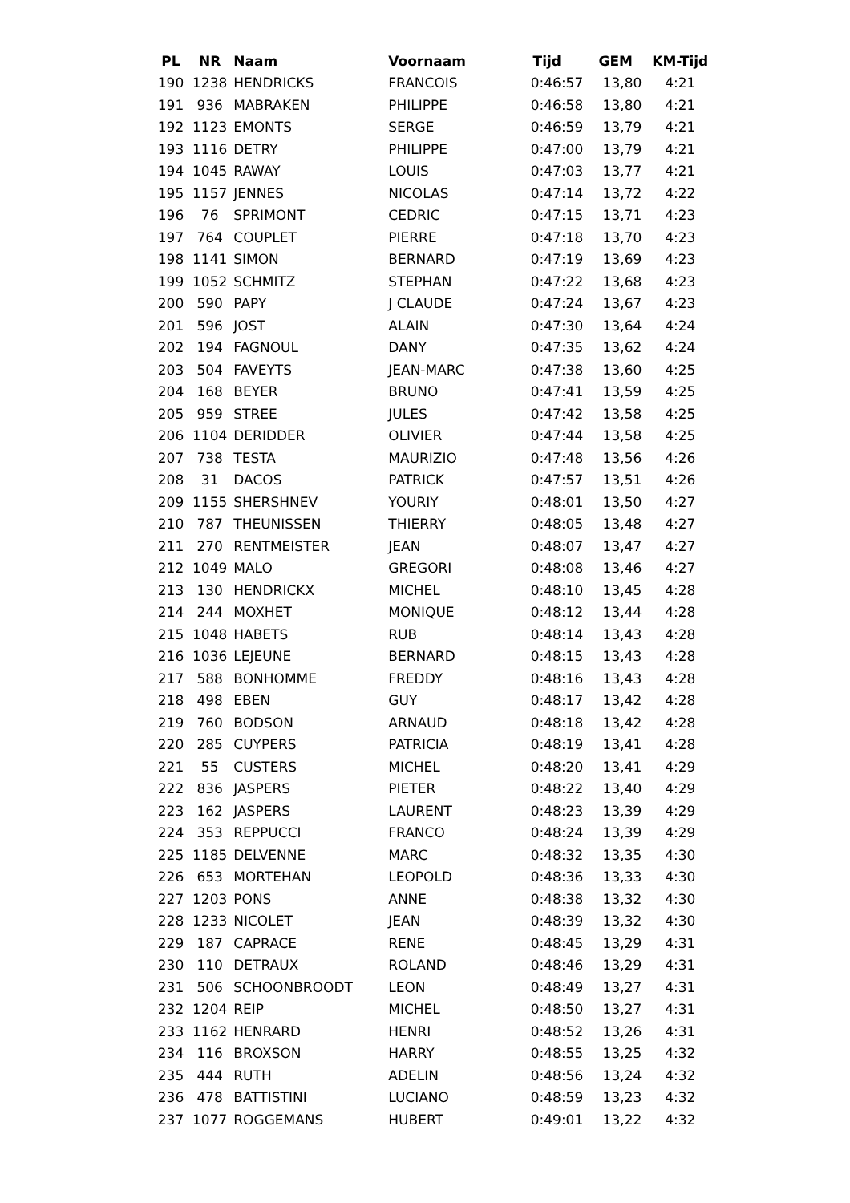| PL | NR | Naam | Voornaam | Tijd | GEM | KM-Tijd |
| --- | --- | --- | --- | --- | --- | --- |
| 190 | 1238 | HENDRICKS | FRANCOIS | 0:46:57 | 13,80 | 4:21 |
| 191 | 936 | MABRAKEN | PHILIPPE | 0:46:58 | 13,80 | 4:21 |
| 192 | 1123 | EMONTS | SERGE | 0:46:59 | 13,79 | 4:21 |
| 193 | 1116 | DETRY | PHILIPPE | 0:47:00 | 13,79 | 4:21 |
| 194 | 1045 | RAWAY | LOUIS | 0:47:03 | 13,77 | 4:21 |
| 195 | 1157 | JENNES | NICOLAS | 0:47:14 | 13,72 | 4:22 |
| 196 | 76 | SPRIMONT | CEDRIC | 0:47:15 | 13,71 | 4:23 |
| 197 | 764 | COUPLET | PIERRE | 0:47:18 | 13,70 | 4:23 |
| 198 | 1141 | SIMON | BERNARD | 0:47:19 | 13,69 | 4:23 |
| 199 | 1052 | SCHMITZ | STEPHAN | 0:47:22 | 13,68 | 4:23 |
| 200 | 590 | PAPY | J CLAUDE | 0:47:24 | 13,67 | 4:23 |
| 201 | 596 | JOST | ALAIN | 0:47:30 | 13,64 | 4:24 |
| 202 | 194 | FAGNOUL | DANY | 0:47:35 | 13,62 | 4:24 |
| 203 | 504 | FAVEYTS | JEAN-MARC | 0:47:38 | 13,60 | 4:25 |
| 204 | 168 | BEYER | BRUNO | 0:47:41 | 13,59 | 4:25 |
| 205 | 959 | STREE | JULES | 0:47:42 | 13,58 | 4:25 |
| 206 | 1104 | DERIDDER | OLIVIER | 0:47:44 | 13,58 | 4:25 |
| 207 | 738 | TESTA | MAURIZIO | 0:47:48 | 13,56 | 4:26 |
| 208 | 31 | DACOS | PATRICK | 0:47:57 | 13,51 | 4:26 |
| 209 | 1155 | SHERSHNEV | YOURIY | 0:48:01 | 13,50 | 4:27 |
| 210 | 787 | THEUNISSEN | THIERRY | 0:48:05 | 13,48 | 4:27 |
| 211 | 270 | RENTMEISTER | JEAN | 0:48:07 | 13,47 | 4:27 |
| 212 | 1049 | MALO | GREGORI | 0:48:08 | 13,46 | 4:27 |
| 213 | 130 | HENDRICKX | MICHEL | 0:48:10 | 13,45 | 4:28 |
| 214 | 244 | MOXHET | MONIQUE | 0:48:12 | 13,44 | 4:28 |
| 215 | 1048 | HABETS | RUB | 0:48:14 | 13,43 | 4:28 |
| 216 | 1036 | LEJEUNE | BERNARD | 0:48:15 | 13,43 | 4:28 |
| 217 | 588 | BONHOMME | FREDDY | 0:48:16 | 13,43 | 4:28 |
| 218 | 498 | EBEN | GUY | 0:48:17 | 13,42 | 4:28 |
| 219 | 760 | BODSON | ARNAUD | 0:48:18 | 13,42 | 4:28 |
| 220 | 285 | CUYPERS | PATRICIA | 0:48:19 | 13,41 | 4:28 |
| 221 | 55 | CUSTERS | MICHEL | 0:48:20 | 13,41 | 4:29 |
| 222 | 836 | JASPERS | PIETER | 0:48:22 | 13,40 | 4:29 |
| 223 | 162 | JASPERS | LAURENT | 0:48:23 | 13,39 | 4:29 |
| 224 | 353 | REPPUCCI | FRANCO | 0:48:24 | 13,39 | 4:29 |
| 225 | 1185 | DELVENNE | MARC | 0:48:32 | 13,35 | 4:30 |
| 226 | 653 | MORTEHAN | LEOPOLD | 0:48:36 | 13,33 | 4:30 |
| 227 | 1203 | PONS | ANNE | 0:48:38 | 13,32 | 4:30 |
| 228 | 1233 | NICOLET | JEAN | 0:48:39 | 13,32 | 4:30 |
| 229 | 187 | CAPRACE | RENE | 0:48:45 | 13,29 | 4:31 |
| 230 | 110 | DETRAUX | ROLAND | 0:48:46 | 13,29 | 4:31 |
| 231 | 506 | SCHOONBROODT | LEON | 0:48:49 | 13,27 | 4:31 |
| 232 | 1204 | REIP | MICHEL | 0:48:50 | 13,27 | 4:31 |
| 233 | 1162 | HENRARD | HENRI | 0:48:52 | 13,26 | 4:31 |
| 234 | 116 | BROXSON | HARRY | 0:48:55 | 13,25 | 4:32 |
| 235 | 444 | RUTH | ADELIN | 0:48:56 | 13,24 | 4:32 |
| 236 | 478 | BATTISTINI | LUCIANO | 0:48:59 | 13,23 | 4:32 |
| 237 | 1077 | ROGGEMANS | HUBERT | 0:49:01 | 13,22 | 4:32 |